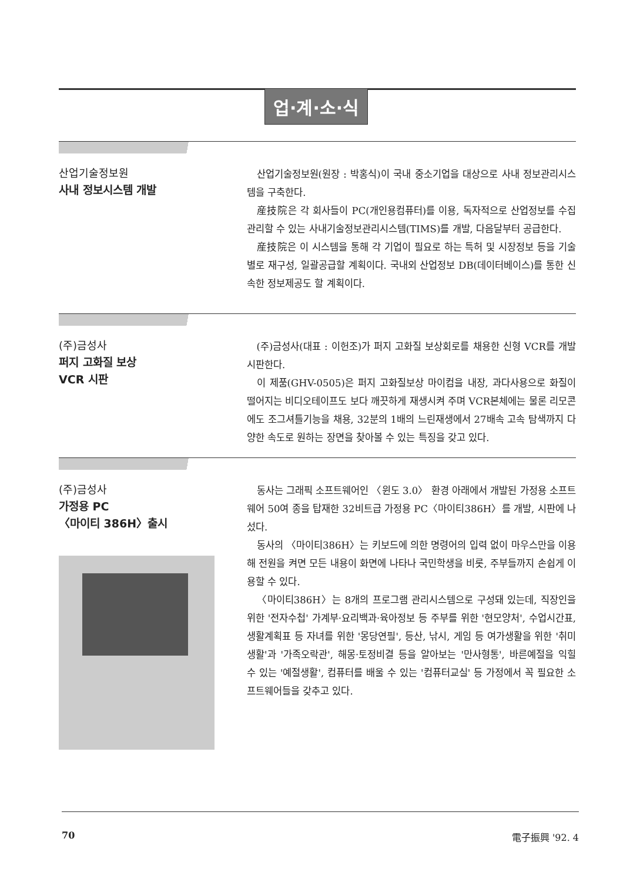업·계·소·식
산업기술정보원
사내 정보시스템 개발
산업기술정보원(원장 : 박홍식)이 국내 중소기업을 대상으로 사내 정보관리시스템을 구축한다.
産技院은 각 회사들이 PC(개인용컴퓨터)를 이용, 독자적으로 산업정보를 수집 관리할 수 있는 사내기술정보관리시스템(TIMS)를 개발, 다음달부터 공급한다.
産技院은 이 시스템을 통해 각 기업이 필요로 하는 특허 및 시장정보 등을 기술별로 재구성, 일괄공급할 계획이다. 국내외 산업정보 DB(데이터베이스)를 통한 신속한 정보제공도 할 계획이다.
(주)금성사
퍼지 고화질 보상
VCR 시판
(주)금성사(대표 : 이헌조)가 퍼지 고화질 보상회로를 채용한 신형 VCR를 개발 시판한다.
이 제품(GHV-0505)은 퍼지 고화질보상 마이컴을 내장, 과다사용으로 화질이 떨어지는 비디오테이프도 보다 깨끗하게 재생시켜 주며 VCR본체에는 물론 리모콘에도 조그셔틀기능을 채용, 32분의 1배의 느린재생에서 27배속 고속 탐색까지 다양한 속도로 원하는 장면을 찾아볼 수 있는 특징을 갖고 있다.
(주)금성사
가정용 PC
〈마이티 386H〉출시
동사는 그래픽 소프트웨어인 〈윈도 3.0〉 환경 아래에서 개발된 가정용 소프트웨어 50여 종을 탑재한 32비트급 가정용 PC〈마이티386H〉를 개발, 시판에 나섰다.
동사의 〈마이티386H〉는 키보드에 의한 명령어의 입력 없이 마우스만을 이용해 전원을 켜면 모든 내용이 화면에 나타나 국민학생을 비롯, 주부들까지 손쉽게 이용할 수 있다.
〈마이티386H〉는 8개의 프로그램 관리시스템으로 구성돼 있는데, 직장인을 위한 '전자수첩' 가계부·요리백과·육아정보 등 주부를 위한 '현모양처', 수업시간표, 생활계획표 등 자녀를 위한 '몽당연필', 등산, 낚시, 게임 등 여가생활을 위한 '취미생활'과 '가족오락관', 해몽·토정비결 등을 알아보는 '만사형통', 바른예절을 익힐 수 있는 '예절생활', 컴퓨터를 배울 수 있는 '컴퓨터교실' 등 가정에서 꼭 필요한 소프트웨어들을 갖추고 있다.
70 電子振興 '92. 4